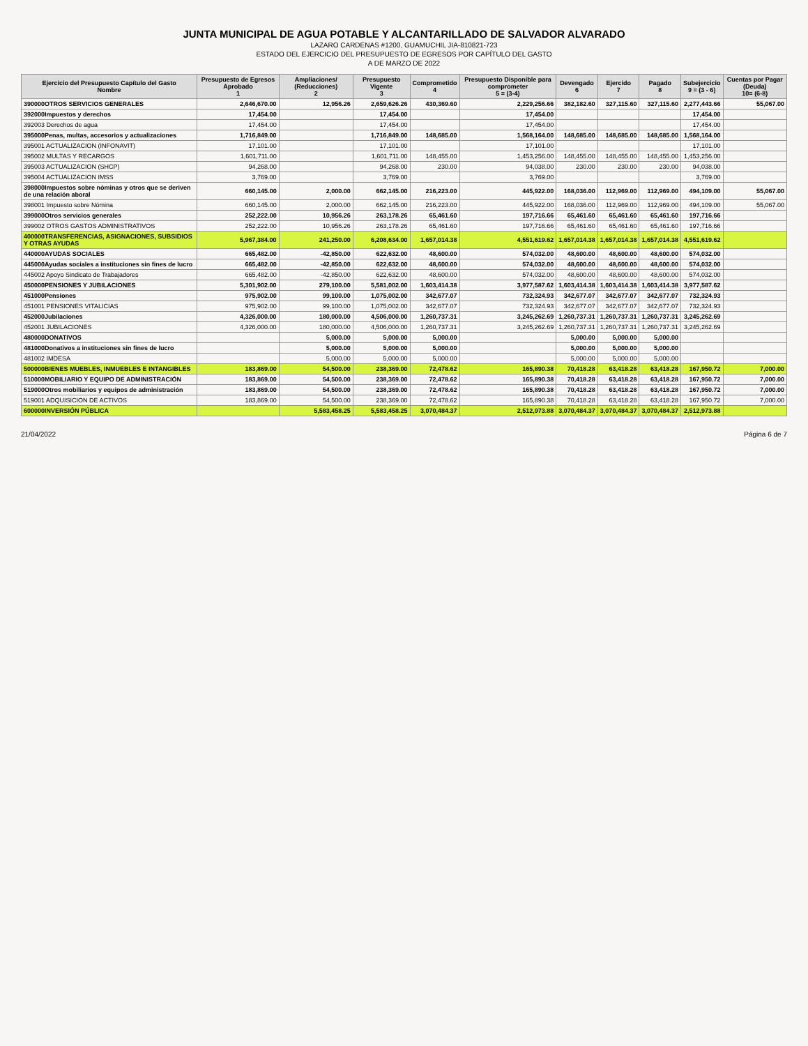JUNTA MUNICIPAL DE AGUA POTABLE Y ALCANTARILLADO DE SALVADOR ALVARADO
LAZARO CARDENAS #1200, GUAMUCHIL JIA-810821-723
ESTADO DEL EJERCICIO DEL PRESUPUESTO DE EGRESOS POR CAPÍTULO DEL GASTO
A DE MARZO DE 2022
| Ejercicio del Presupuesto Capítulo del Gasto Nombre | Presupuesto de Egresos Aprobado 1 | Ampliaciones/ (Reducciones) 2 | Presupuesto Vigente 3 | Comprometido 4 | Presupuesto Disponible para comprometer 5 = (3-4) | Devengado 6 | Ejercido 7 | Pagado 8 | Subejercicio 9 = (3 - 6) | Cuentas por Pagar (Deuda) 10= (6-8) |
| --- | --- | --- | --- | --- | --- | --- | --- | --- | --- | --- |
| 390000OTROS SERVICIOS GENERALES | 2,646,670.00 | 12,956.26 | 2,659,626.26 | 430,369.60 | 2,229,256.66 | 382,182.60 | 327,115.60 | 327,115.60 | 2,277,443.66 | 55,067.00 |
| 392000Impuestos y derechos | 17,454.00 | | 17,454.00 | | 17,454.00 | | | | 17,454.00 | |
| 392003 Derechos de agua | 17,454.00 | | 17,454.00 | | 17,454.00 | | | | 17,454.00 | |
| 395000Penas, multas, accesorios y actualizaciones | 1,716,849.00 | | 1,716,849.00 | 148,685.00 | 1,568,164.00 | 148,685.00 | 148,685.00 | 148,685.00 | 1,568,164.00 | |
| 395001 ACTUALIZACION (INFONAVIT) | 17,101.00 | | 17,101.00 | | 17,101.00 | | | | 17,101.00 | |
| 395002 MULTAS Y RECARGOS | 1,601,711.00 | | 1,601,711.00 | 148,455.00 | 1,453,256.00 | 148,455.00 | 148,455.00 | 148,455.00 | 1,453,256.00 | |
| 395003 ACTUALIZACION (SHCP) | 94,268.00 | | 94,268.00 | 230.00 | 94,038.00 | 230.00 | 230.00 | 230.00 | 94,038.00 | |
| 395004 ACTUALIZACION IMSS | 3,769.00 | | 3,769.00 | | 3,769.00 | | | | 3,769.00 | |
| 398000Impuestos sobre nóminas y otros que se deriven de una relación aboral | 660,145.00 | 2,000.00 | 662,145.00 | 216,223.00 | 445,922.00 | 168,036.00 | 112,969.00 | 112,969.00 | 494,109.00 | 55,067.00 |
| 398001 Impuesto sobre Nómina | 660,145.00 | 2,000.00 | 662,145.00 | 216,223.00 | 445,922.00 | 168,036.00 | 112,969.00 | 112,969.00 | 494,109.00 | 55,067.00 |
| 399000Otros servicios generales | 252,222.00 | 10,956.26 | 263,178.26 | 65,461.60 | 197,716.66 | 65,461.60 | 65,461.60 | 65,461.60 | 197,716.66 | |
| 399002 OTROS GASTOS ADMINISTRATIVOS | 252,222.00 | 10,956.26 | 263,178.26 | 65,461.60 | 197,716.66 | 65,461.60 | 65,461.60 | 65,461.60 | 197,716.66 | |
| 400000TRANSFERENCIAS, ASIGNACIONES, SUBSIDIOS Y OTRAS AYUDAS | 5,967,384.00 | 241,250.00 | 6,208,634.00 | 1,657,014.38 | 4,551,619.62 | 1,657,014.38 | 1,657,014.38 | 1,657,014.38 | 4,551,619.62 | |
| 440000AYUDAS SOCIALES | 665,482.00 | -42,850.00 | 622,632.00 | 48,600.00 | 574,032.00 | 48,600.00 | 48,600.00 | 48,600.00 | 574,032.00 | |
| 445000Ayudas sociales a instituciones sin fines de lucro | 665,482.00 | -42,850.00 | 622,632.00 | 48,600.00 | 574,032.00 | 48,600.00 | 48,600.00 | 48,600.00 | 574,032.00 | |
| 445002 Apoyo Sindicato de Trabajadores | 665,482.00 | -42,850.00 | 622,632.00 | 48,600.00 | 574,032.00 | 48,600.00 | 48,600.00 | 48,600.00 | 574,032.00 | |
| 450000PENSIONES Y JUBILACIONES | 5,301,902.00 | 279,100.00 | 5,581,002.00 | 1,603,414.38 | 3,977,587.62 | 1,603,414.38 | 1,603,414.38 | 1,603,414.38 | 3,977,587.62 | |
| 451000Pensiones | 975,902.00 | 99,100.00 | 1,075,002.00 | 342,677.07 | 732,324.93 | 342,677.07 | 342,677.07 | 342,677.07 | 732,324.93 | |
| 451001 PENSIONES VITALICIAS | 975,902.00 | 99,100.00 | 1,075,002.00 | 342,677.07 | 732,324.93 | 342,677.07 | 342,677.07 | 342,677.07 | 732,324.93 | |
| 452000Jubilaciones | 4,326,000.00 | 180,000.00 | 4,506,000.00 | 1,260,737.31 | 3,245,262.69 | 1,260,737.31 | 1,260,737.31 | 1,260,737.31 | 3,245,262.69 | |
| 452001 JUBILACIONES | 4,326,000.00 | 180,000.00 | 4,506,000.00 | 1,260,737.31 | 3,245,262.69 | 1,260,737.31 | 1,260,737.31 | 1,260,737.31 | 3,245,262.69 | |
| 480000DONATIVOS | | 5,000.00 | 5,000.00 | 5,000.00 | | 5,000.00 | 5,000.00 | 5,000.00 | | |
| 481000Donativos a instituciones sin fines de lucro | | 5,000.00 | 5,000.00 | 5,000.00 | | 5,000.00 | 5,000.00 | 5,000.00 | | |
| 481002 IMDESA | | 5,000.00 | 5,000.00 | 5,000.00 | | 5,000.00 | 5,000.00 | 5,000.00 | | |
| 500000BIENES MUEBLES, INMUEBLES E INTANGIBLES | 183,869.00 | 54,500.00 | 238,369.00 | 72,478.62 | 165,890.38 | 70,418.28 | 63,418.28 | 63,418.28 | 167,950.72 | 7,000.00 |
| 510000MOBILIARIO Y EQUIPO DE ADMINISTRACIÓN | 183,869.00 | 54,500.00 | 238,369.00 | 72,478.62 | 165,890.38 | 70,418.28 | 63,418.28 | 63,418.28 | 167,950.72 | 7,000.00 |
| 519000Otros mobiliarios y equipos de administración | 183,869.00 | 54,500.00 | 238,369.00 | 72,478.62 | 165,890.38 | 70,418.28 | 63,418.28 | 63,418.28 | 167,950.72 | 7,000.00 |
| 519001 ADQUISICION DE ACTIVOS | 183,869.00 | 54,500.00 | 238,369.00 | 72,478.62 | 165,890.38 | 70,418.28 | 63,418.28 | 63,418.28 | 167,950.72 | 7,000.00 |
| 600000INVERSIÓN PÚBLICA | | 5,583,458.25 | 5,583,458.25 | 3,070,484.37 | 2,512,973.88 | 3,070,484.37 | 3,070,484.37 | 3,070,484.37 | 2,512,973.88 | |
21/04/2022 Página 6 de 7